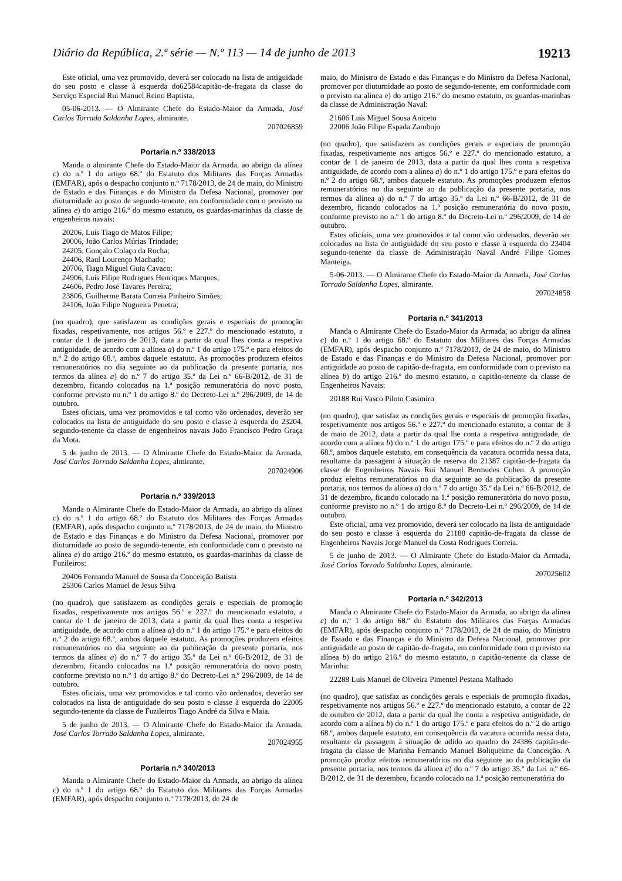Diário da República, 2.ª série — N.º 113 — 14 de junho de 2013 19213
Este oficial, uma vez promovido, deverá ser colocado na lista de antiguidade do seu posto e classe à esquerda do62584capitão-de-fragata da classe do Serviço Especial Rui Manuel Reino Baptista.
05-06-2013. — O Almirante Chefe do Estado-Maior da Armada, José Carlos Torrado Saldanha Lopes, almirante.
207026859
Portaria n.º 338/2013
Manda o almirante Chefe do Estado-Maior da Armada, ao abrigo da alínea c) do n.º 1 do artigo 68.º do Estatuto dos Militares das Forças Armadas (EMFAR), após o despacho conjunto n.º 7178/2013, de 24 de maio, do Ministro de Estado e das Finanças e do Ministro da Defesa Nacional, promover por diuturnidade ao posto de segundo-tenente, em conformidade com o previsto na alínea e) do artigo 216.º do mesmo estatuto, os guardas-marinhas da classe de engenheiros navais:
20206, Luís Tiago de Matos Filipe;
20006, João Carlos Múrias Trindade;
24205, Gonçalo Colaço da Rocha;
24406, Raul Lourenço Machado;
20706, Tiago Miguel Guia Cavaco;
24906, Luís Filipe Rodrigues Henriques Marques;
24606, Pedro José Tavares Pereira;
23806, Guilherme Barata Correia Pinheiro Simões;
24106, João Filipe Nogueira Penetra;
(no quadro), que satisfazem as condições gerais e especiais de promoção fixadas, respetivamente, nos artigos 56.º e 227.º do mencionado estatuto, a contar de 1 de janeiro de 2013, data a partir da qual lhes conta a respetiva antiguidade, de acordo com a alínea a) do n.º 1 do artigo 175.º e para efeitos do n.º 2 do artigo 68.º, ambos daquele estatuto. As promoções produzem efeitos remuneratórios no dia seguinte ao da publicação da presente portaria, nos termos da alínea a) do n.º 7 do artigo 35.º da Lei n.º 66-B/2012, de 31 de dezembro, ficando colocados na 1.ª posição remuneratória do novo posto, conforme previsto no n.º 1 do artigo 8.º do Decreto-Lei n.º 296/2009, de 14 de outubro.
Estes oficiais, uma vez promovidos e tal como vão ordenados, deverão ser colocados na lista de antiguidade do seu posto e classe à esquerda do 23204, segundo-tenente da classe de engenheiros navais João Francisco Pedro Graça da Mota.
5 de junho de 2013. — O Almirante Chefe do Estado-Maior da Armada, José Carlos Torrado Saldanha Lopes, almirante.
207024906
Portaria n.º 339/2013
Manda o Almirante Chefe do Estado-Maior da Armada, ao abrigo da alínea c) do n.º 1 do artigo 68.º do Estatuto dos Militares das Forças Armadas (EMFAR), após despacho conjunto n.º 7178/2013, de 24 de maio, do Ministro de Estado e das Finanças e do Ministro da Defesa Nacional, promover por diuturnidade ao posto de segundo-tenente, em conformidade com o previsto na alínea e) do artigo 216.º do mesmo estatuto, os guardas-marinhas da classe de Fuzileiros:
20406 Fernando Manuel de Sousa da Conceição Batista
25306 Carlos Manuel de Jesus Silva
(no quadro), que satisfazem as condições gerais e especiais de promoção fixadas, respetivamente nos artigos 56.º e 227.º do mencionado estatuto, a contar de 1 de janeiro de 2013, data a partir da qual lhes conta a respetiva antiguidade, de acordo com a alínea a) do n.º 1 do artigo 175.º e para efeitos do n.º 2 do artigo 68.º, ambos daquele estatuto. As promoções produzem efeitos remuneratórios no dia seguinte ao da publicação da presente portaria, nos termos da alínea a) do n.º 7 do artigo 35.º da Lei n.º 66-B/2012, de 31 de dezembro, ficando colocados na 1.ª posição remuneratória do novo posto, conforme previsto no n.º 1 do artigo 8.º do Decreto-Lei n.º 296/2009, de 14 de outubro.
Estes oficiais, uma vez promovidos e tal como vão ordenados, deverão ser colocados na lista de antiguidade do seu posto e classe à esquerda do 22005 segundo-tenente da classe de Fuzileiros Tiago André da Silva e Maia.
5 de junho de 2013. — O Almirante Chefe do Estado-Maior da Armada, José Carlos Torrado Saldanha Lopes, almirante.
207024955
Portaria n.º 340/2013
Manda o Almirante Chefe do Estado-Maior da Armada, ao abrigo da alínea c) do n.º 1 do artigo 68.º do Estatuto dos Militares das Forças Armadas (EMFAR), após despacho conjunto n.º 7178/2013, de 24 de
maio, do Ministro de Estado e das Finanças e do Ministro da Defesa Nacional, promover por diuturnidade ao posto de segundo-tenente, em conformidade com o previsto na alínea e) do artigo 216.º do mesmo estatuto, os guardas-marinhas da classe de Administração Naval:
21606 Luís Miguel Sousa Aniceto
22006 João Filipe Espada Zambujo
(no quadro), que satisfazem as condições gerais e especiais de promoção fixadas, respetivamente nos artigos 56.º e 227.º do mencionado estatuto, a contar de 1 de janeiro de 2013, data a partir da qual lhes conta a respetiva antiguidade, de acordo com a alínea a) do n.º 1 do artigo 175.º e para efeitos do n.º 2 do artigo 68.º, ambos daquele estatuto. As promoções produzem efeitos remuneratórios no dia seguinte ao da publicação da presente portaria, nos termos da alínea a) do n.º 7 do artigo 35.º da Lei n.º 66-B/2012, de 31 de dezembro, ficando colocados na 1.ª posição remuneratória do novo posto, conforme previsto no n.º 1 do artigo 8.º do Decreto-Lei n.º 296/2009, de 14 de outubro.
Estes oficiais, uma vez promovidos e tal como vão ordenados, deverão ser colocados na lista de antiguidade do seu posto e classe à esquerda do 23404 segundo-tenente da classe de Administração Naval André Filipe Gomes Manteiga.
5-06-2013. — O Almirante Chefe do Estado-Maior da Armada, José Carlos Torrado Saldanha Lopes, almirante.
207024858
Portaria n.º 341/2013
Manda o Almirante Chefe do Estado-Maior da Armada, ao abrigo da alínea c) do n.º 1 do artigo 68.º do Estatuto dos Militares das Forças Armadas (EMFAR), após despacho conjunto n.º 7178/2013, de 24 de maio, do Ministro de Estado e das Finanças e do Ministro da Defesa Nacional, promover por antiguidade ao posto de capitão-de-fragata, em conformidade com o previsto na alínea b) do artigo 216.º do mesmo estatuto, o capitão-tenente da classe de Engenheiros Navais:
20188 Rui Vasco Piloto Casimiro
(no quadro), que satisfaz as condições gerais e especiais de promoção fixadas, respetivamente nos artigos 56.º e 227.º do mencionado estatuto, a contar de 3 de maio de 2012, data a partir da qual lhe conta a respetiva antiguidade, de acordo com a alínea b) do n.º 1 do artigo 175.º e para efeitos do n.º 2 do artigo 68.º, ambos daquele estatuto, em consequência da vacatura ocorrida nessa data, resultante da passagem à situação de reserva do 21387 capitão-de-fragata da classe de Engenheiros Navais Rui Manuel Bermudes Cohen. A promoção produz efeitos remuneratórios no dia seguinte ao da publicação da presente portaria, nos termos da alínea a) do n.º 7 do artigo 35.º da Lei n.º 66-B/2012, de 31 de dezembro, ficando colocado na 1.ª posição remuneratória do novo posto, conforme previsto no n.º 1 do artigo 8.º do Decreto-Lei n.º 296/2009, de 14 de outubro.
Este oficial, uma vez promovido, deverá ser colocado na lista de antiguidade do seu posto e classe à esquerda do 21188 capitão-de-fragata da classe de Engenheiros Navais Jorge Manuel da Costa Rodrigues Correia.
5 de junho de 2013. — O Almirante Chefe do Estado-Maior da Armada, José Carlos Torrado Saldanha Lopes, almirante.
207025602
Portaria n.º 342/2013
Manda o Almirante Chefe do Estado-Maior da Armada, ao abrigo da alínea c) do n.º 1 do artigo 68.º do Estatuto dos Militares das Forças Armadas (EMFAR), após despacho conjunto n.º 7178/2013, de 24 de maio, do Ministro de Estado e das Finanças e do Ministro da Defesa Nacional, promover por antiguidade ao posto de capitão-de-fragata, em conformidade com o previsto na alínea b) do artigo 216.º do mesmo estatuto, o capitão-tenente da classe de Marinha:
22288 Luís Manuel de Oliveira Pimentel Pestana Malhado
(no quadro), que satisfaz as condições gerais e especiais de promoção fixadas, respetivamente nos artigos 56.º e 227.º do mencionado estatuto, a contar de 22 de outubro de 2012, data a partir da qual lhe conta a respetiva antiguidade, de acordo com a alínea b) do n.º 1 do artigo 175.º e para efeitos do n.º 2 do artigo 68.º, ambos daquele estatuto, em consequência da vacatura ocorrida nessa data, resultante da passagem à situação de adido ao quadro do 24386 capitão-de-fragata da classe de Marinha Fernando Manuel Boliqueime da Conceição. A promoção produz efeitos remuneratórios no dia seguinte ao da publicação da presente portaria, nos termos da alínea a) do n.º 7 do artigo 35.º da Lei n.º 66-B/2012, de 31 de dezembro, ficando colocado na 1.ª posição remuneratória do